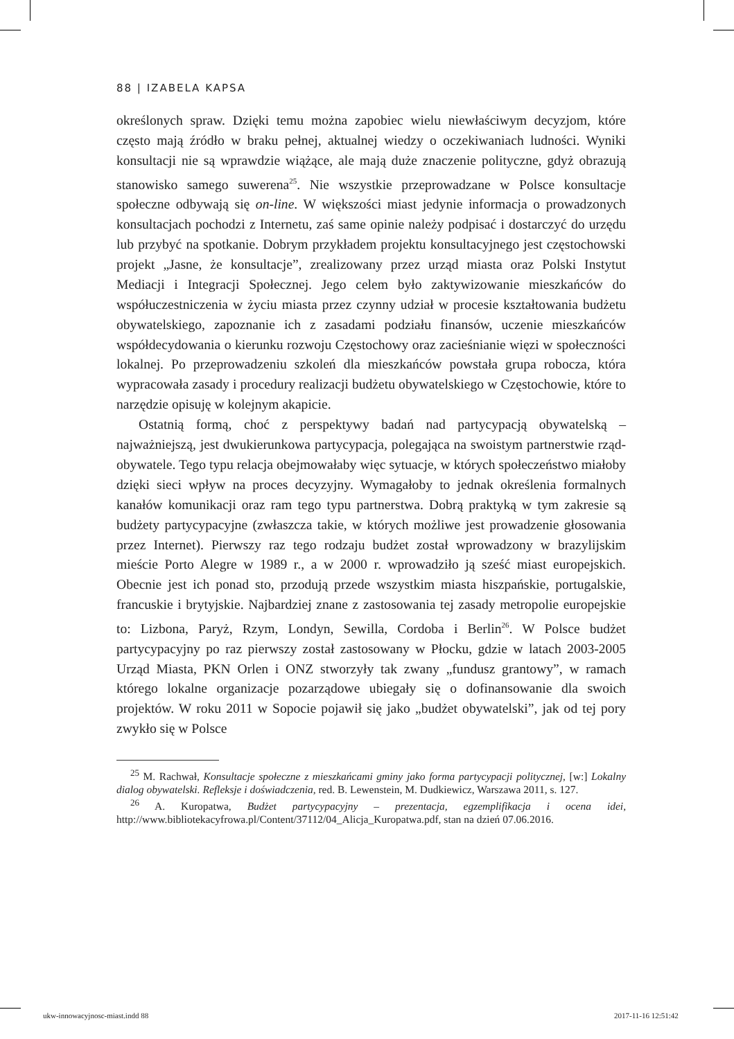88 | IZABELA KAPSA
określonych spraw. Dzięki temu można zapobiec wielu niewłaściwym decyzjom, które często mają źródło w braku pełnej, aktualnej wiedzy o oczekiwaniach ludności. Wyniki konsultacji nie są wprawdzie wiążące, ale mają duże znaczenie polityczne, gdyż obrazują stanowisko samego suwerena<sup>25</sup>. Nie wszystkie przeprowadzane w Polsce konsultacje społeczne odbywają się on-line. W większości miast jedynie informacja o prowadzonych konsultacjach pochodzi z Internetu, zaś same opinie należy podpisać i dostarczyć do urzędu lub przybyć na spotkanie. Dobrym przykładem projektu konsultacyjnego jest częstochowski projekt „Jasne, że konsultacje”, zrealizowany przez urząd miasta oraz Polski Instytut Mediacji i Integracji Społecznej. Jego celem było zaktywizowanie mieszkańców do współuczestniczenia w życiu miasta przez czynny udział w procesie kształtowania budżetu obywatelskiego, zapoznanie ich z zasadami podziału finansów, uczenie mieszkańców współdecydowania o kierunku rozwoju Częstochowy oraz zacieśnianie więzi w społeczności lokalnej. Po przeprowadzeniu szkoleń dla mieszkańców powstała grupa robocza, która wypracowała zasady i procedury realizacji budżetu obywatelskiego w Częstochowie, które to narzędzie opisuję w kolejnym akapicie.
Ostatnią formą, choć z perspektywy badań nad partycypacją obywatelską – najważniejszą, jest dwukierunkowa partycypacja, polegająca na swoistym partnerstwie rząd-obywatele. Tego typu relacja obejmowałaby więc sytuacje, w których społeczeństwo miałoby dzięki sieci wpływ na proces decyzyjny. Wymagałoby to jednak określenia formalnych kanałów komunikacji oraz ram tego typu partnerstwa. Dobrą praktyką w tym zakresie są budżety partycypacyjne (zwłaszcza takie, w których możliwe jest prowadzenie głosowania przez Internet). Pierwszy raz tego rodzaju budżet został wprowadzony w brazylijskim mieście Porto Alegre w 1989 r., a w 2000 r. wprowadziło ją sześć miast europejskich. Obecnie jest ich ponad sto, przodują przede wszystkim miasta hiszpańskie, portugalskie, francuskie i brytyjskie. Najbardziej znane z zastosowania tej zasady metropolie europejskie to: Lizbona, Paryż, Rzym, Londyn, Sewilla, Cordoba i Berlin<sup>26</sup>. W Polsce budżet partycypacyjny po raz pierwszy został zastosowany w Płocku, gdzie w latach 2003-2005 Urząd Miasta, PKN Orlen i ONZ stworzyły tak zwany „fundusz grantowy”, w ramach którego lokalne organizacje pozarządowe ubiegały się o dofinansowanie dla swoich projektów. W roku 2011 w Sopocie pojawił się jako „budżet obywatelski”, jak od tej pory zwykło się w Polsce
<sup>25</sup> M. Rachwał, Konsultacje społeczne z mieszkańcami gminy jako forma partycypacji politycznej, [w:] Lokalny dialog obywatelski. Refleksje i doświadczenia, red. B. Lewenstein, M. Dudkiewicz, Warszawa 2011, s. 127.
<sup>26</sup> A. Kuropatwa, Budżet partycypacyjny – prezentacja, egzemplifikacja i ocena idei, http://www.bibliotekacyfrowa.pl/Content/37112/04_Alicja_Kuropatwa.pdf, stan na dzień 07.06.2016.
ukw-innowacyjnosc-miast.indd 88
2017-11-16 12:51:42